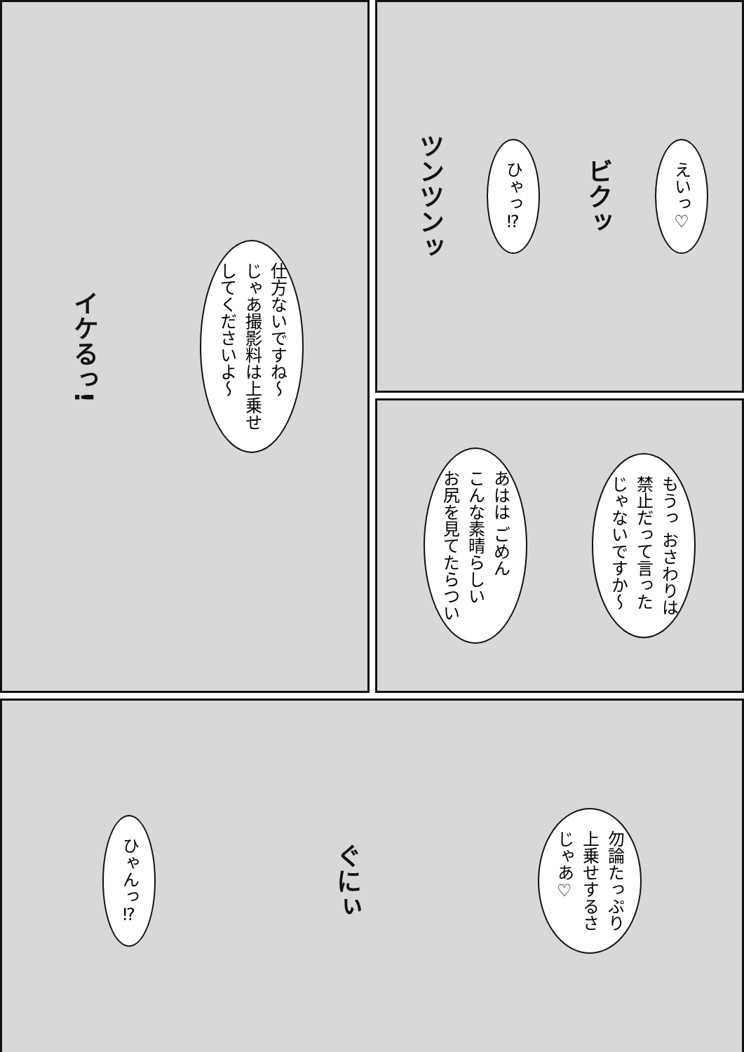えいっ♡
ビクッ
ひゃっ⁉
ツンツンッ
仕方ないですね～
じゃあ撮影料は上乗せ
してくださいよ～
イケるっ!
もうっ おさわりは
禁止だって言った
じゃないですか～
あはは ごめん
こんな素晴らしい
お尻を見てたらつい
勿論たっぷり
上乗せするさ
じゃあ♡
ぐにぃ
ひゃんっ⁉